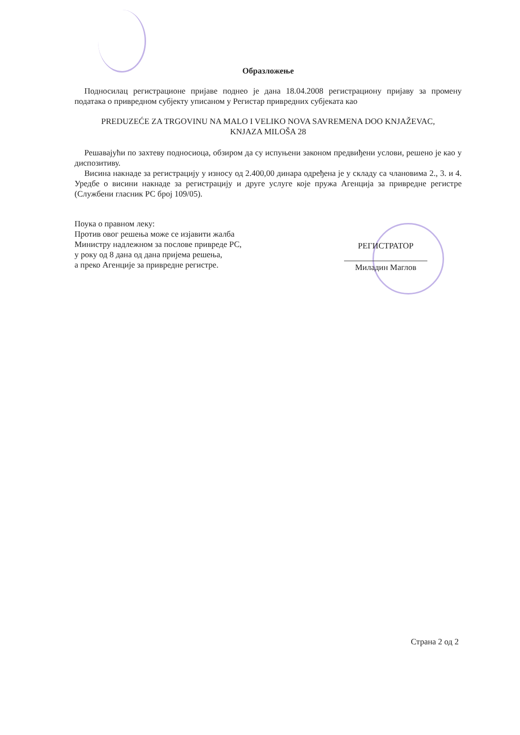Образложење
Подносилац регистрационе пријаве поднео је дана 18.04.2008 регистрациону пријаву за промену података о привредном субјекту уписаном у Регистар привредних субјеката као
PREDUZEĆE ZA TRGOVINU NA MALO I VELIKO NOVA SAVREMENA DOO KNJAŽEVAC,
KNJAZA MILOŠA 28
Решавајући по захтеву подносиоца, обзиром да су испуњени законом предвиђени услови, решено је као у диспозитиву.
Висина накнаде за регистрацију у износу од 2.400,00 динара одређена је у складу са члановима 2., 3. и 4. Уредбе о висини накнаде за регистрацију и друге услуге које пружа Агенција за привредне регистре (Службени гласник РС број 109/05).
Поука о правном леку:
Против овог решења може се изјавити жалба
Министру надлежном за послове привреде РС,
у року од 8 дана од дана пријема решења,
а преко Агенције за привредне регистре.
РЕГИСТРАТОР
Миладин Маглов
Страна 2 од 2